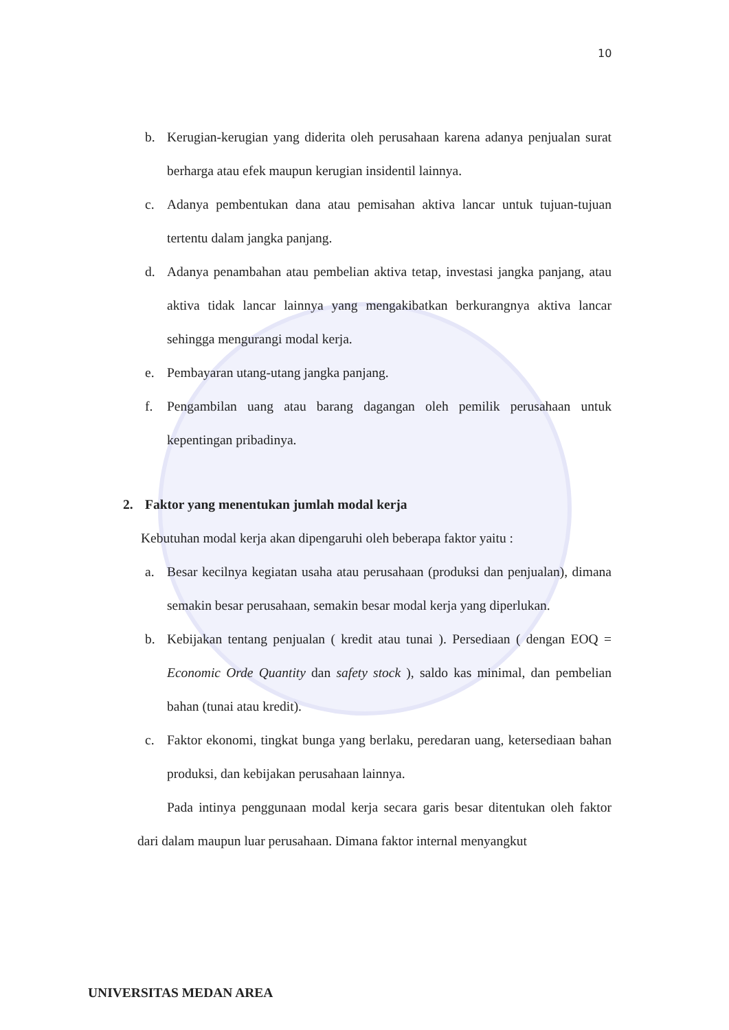10
b. Kerugian-kerugian yang diderita oleh perusahaan karena adanya penjualan surat berharga atau efek maupun kerugian insidentil lainnya.
c. Adanya pembentukan dana atau pemisahan aktiva lancar untuk tujuan-tujuan tertentu dalam jangka panjang.
d. Adanya penambahan atau pembelian aktiva tetap, investasi jangka panjang, atau aktiva tidak lancar lainnya yang mengakibatkan berkurangnya aktiva lancar sehingga mengurangi modal kerja.
e. Pembayaran utang-utang jangka panjang.
f. Pengambilan uang atau barang dagangan oleh pemilik perusahaan untuk kepentingan pribadinya.
2. Faktor yang menentukan jumlah modal kerja
Kebutuhan modal kerja akan dipengaruhi oleh beberapa faktor yaitu :
a. Besar kecilnya kegiatan usaha atau perusahaan (produksi dan penjualan), dimana semakin besar perusahaan, semakin besar modal kerja yang diperlukan.
b. Kebijakan tentang penjualan ( kredit atau tunai ). Persediaan ( dengan EOQ = Economic Orde Quantity dan safety stock ), saldo kas minimal, dan pembelian bahan (tunai atau kredit).
c. Faktor ekonomi, tingkat bunga yang berlaku, peredaran uang, ketersediaan bahan produksi, dan kebijakan perusahaan lainnya.
Pada intinya penggunaan modal kerja secara garis besar ditentukan oleh faktor dari dalam maupun luar perusahaan. Dimana faktor internal menyangkut
UNIVERSITAS MEDAN AREA